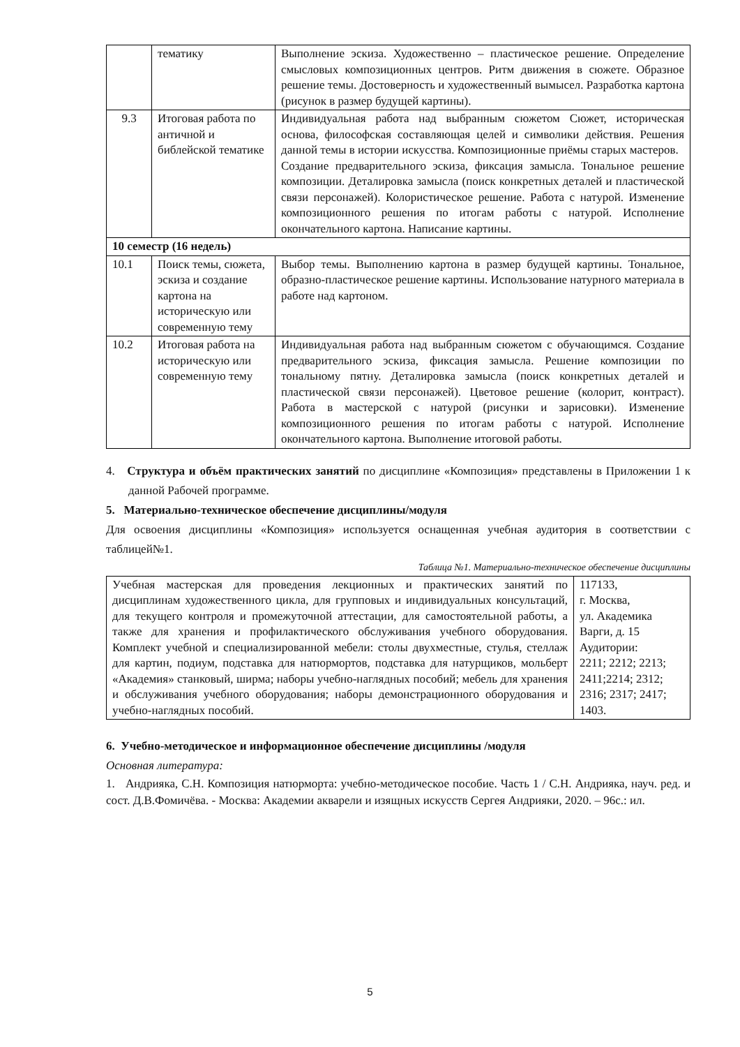| | тематику | Выполнение эскиза. Художественно – пластическое решение. Определение смысловых композиционных центров. Ритм движения в сюжете. Образное решение темы. Достоверность и художественный вымысел. Разработка картона (рисунок в размер будущей картины). |
| 9.3 | Итоговая работа по античной и библейской тематике | Индивидуальная работа над выбранным сюжетом Сюжет, историческая основа, философская составляющая целей и символики действия. Решения данной темы в истории искусства. Композиционные приёмы старых мастеров. Создание предварительного эскиза, фиксация замысла. Тональное решение композиции. Деталировка замысла (поиск конкретных деталей и пластической связи персонажей). Колористическое решение. Работа с натурой. Изменение композиционного решения по итогам работы с натурой. Исполнение окончательного картона. Написание картины. |
| 10 семестр (16 недель) | | |
| 10.1 | Поиск темы, сюжета, эскиза и создание картона на историческую или современную тему | Выбор темы. Выполнению картона в размер будущей картины. Тональное, образно-пластическое решение картины. Использование натурного материала в работе над картоном. |
| 10.2 | Итоговая работа на историческую или современную тему | Индивидуальная работа над выбранным сюжетом с обучающимся. Создание предварительного эскиза, фиксация замысла. Решение композиции по тональному пятну. Деталировка замысла (поиск конкретных деталей и пластической связи персонажей). Цветовое решение (колорит, контраст). Работа в мастерской с натурой (рисунки и зарисовки). Изменение композиционного решения по итогам работы с натурой. Исполнение окончательного картона. Выполнение итоговой работы. |
4. Структура и объём практических занятий по дисциплине «Композиция» представлены в Приложении 1 к данной Рабочей программе.
5. Материально-техническое обеспечение дисциплины/модуля
Для освоения дисциплины «Композиция» используется оснащенная учебная аудитория в соответствии с таблицей№1.
Таблица №1. Материально-техническое обеспечение дисциплины
| Учебная мастерская для проведения лекционных и практических занятий по дисциплинам художественного цикла, для групповых и индивидуальных консультаций, для текущего контроля и промежуточной аттестации, для самостоятельной работы, а также для хранения и профилактического обслуживания учебного оборудования. Комплект учебной и специализированной мебели: столы двухместные, стулья, стеллаж для картин, подиум, подставка для натюрмортов, подставка для натурщиков, мольберт «Академия» станковый, ширма; наборы учебно-наглядных пособий; мебель для хранения и обслуживания учебного оборудования; наборы демонстрационного оборудования и учебно-наглядных пособий. | 117133, г. Москва, ул. Академика Варги, д. 15 Аудитории: 2211; 2212; 2213; 2411;2214; 2312; 2316; 2317; 2417; 1403. |
6. Учебно-методическое и информационное обеспечение дисциплины /модуля
Основная литература:
1. Андрияка, С.Н. Композиция натюрморта: учебно-методическое пособие. Часть 1 / С.Н. Андрияка, науч. ред. и сост. Д.В.Фомичёва. - Москва: Академии акварели и изящных искусств Сергея Андрияки, 2020. – 96с.: ил.
5